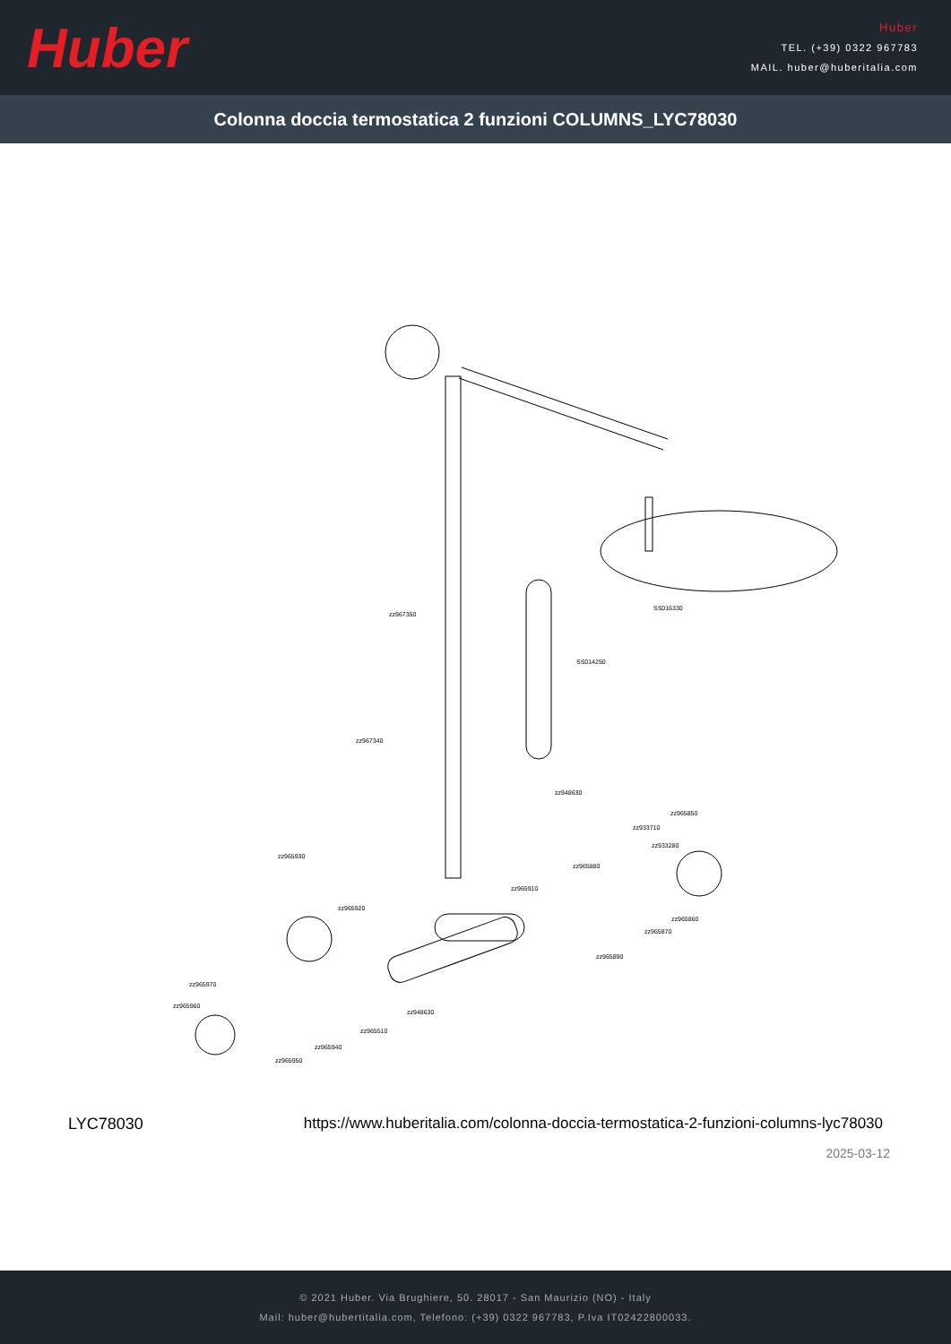Huber
Huber
TEL. (+39) 0322 967783
MAIL. huber@huberitalia.com
Colonna doccia termostatica 2 funzioni COLUMNS_LYC78030
zz967350
SS016330
SS014250
zz967340
zz948630
zz965850
zz933710
zz933280
zz965930
zz965880
zz965910
zz965920
zz965860
zz965870
zz965890
zz965970
zz965960
zz948630
zz965510
zz965940
zz965950
LYC78030 https://www.huberitalia.com/colonna-doccia-termostatica-2-funzioni-columns-lyc78030
2025-03-12
© 2021 Huber. Via Brughiere, 50. 28017 - San Maurizio (NO) - Italy
Mail: huber@hubertitalia.com, Telefono: (+39) 0322 967783, P.Iva IT02422800033.